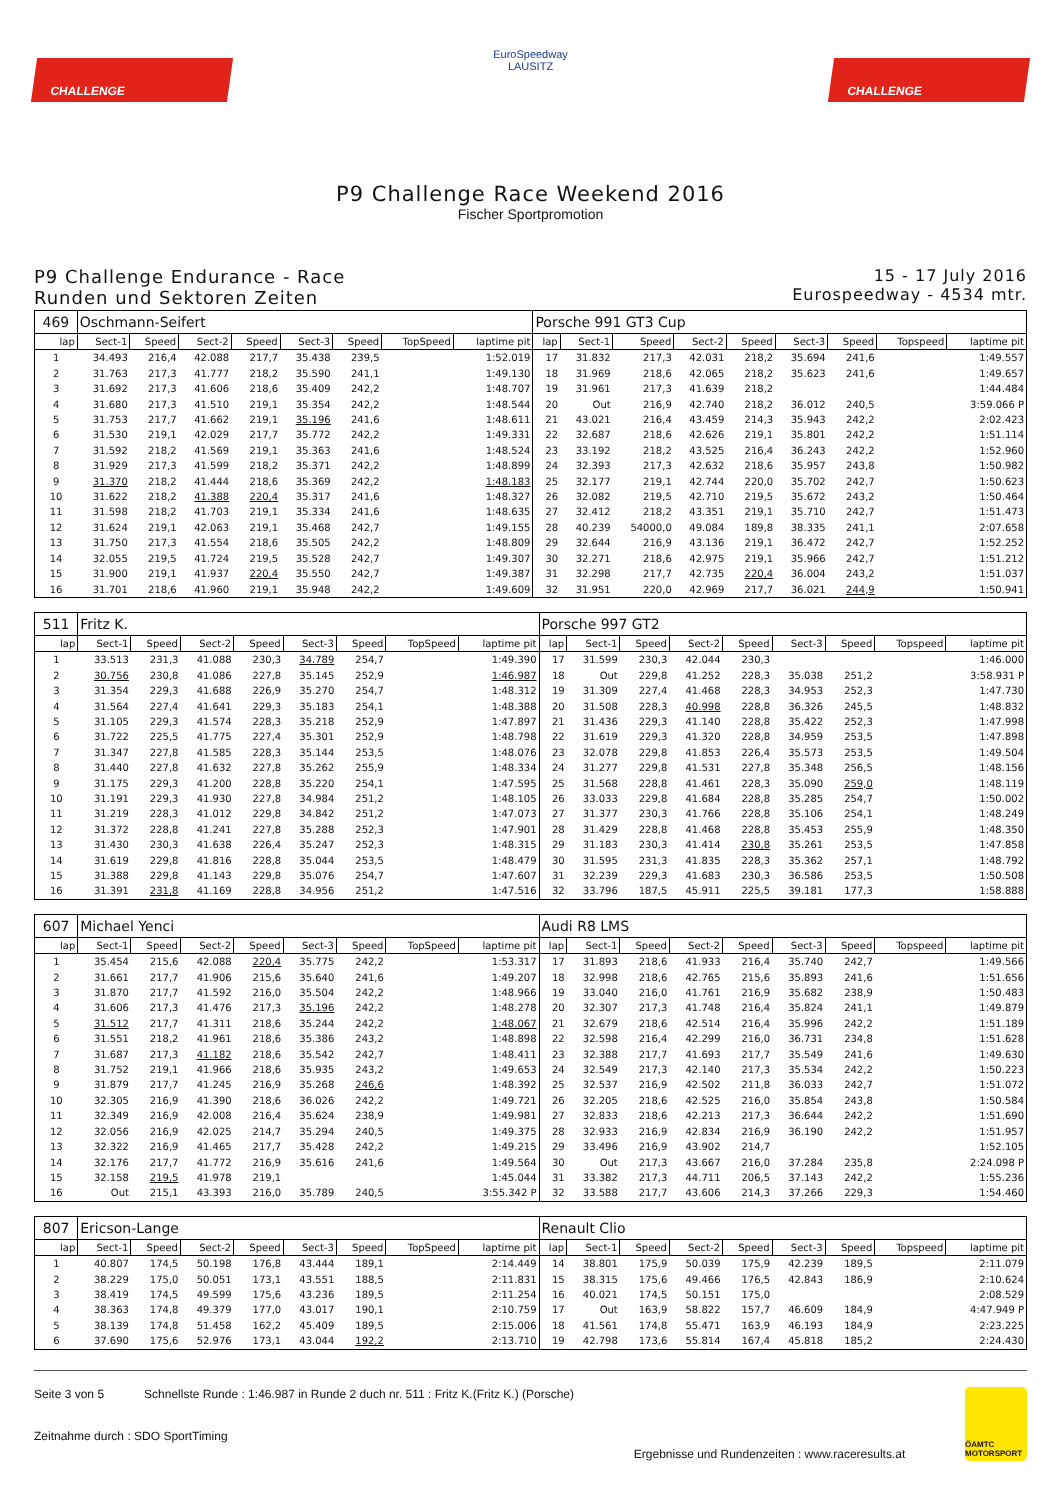CHALLENGE
EuroSpeedway
LAUSITZ
CHALLENGE
P9 Challenge Race Weekend 2016
Fischer Sportpromotion
P9 Challenge Endurance - Race
Runden und Sektoren Zeiten
15 - 17 July 2016
Eurospeedway - 4534 mtr.
| 469 | Oschmann-Seifert | | | | | | | | Porsche 991 GT3 Cup | | | | | | | | |
| lap | Sect-1 | Speed | Sect-2 | Speed | Sect-3 | Speed | TopSpeed | laptime pit | lap | Sect-1 | Speed | Sect-2 | Speed | Sect-3 | Speed | Topspeed | laptime pit |
| 1 | 34.493 | 216,4 | 42.088 | 217,7 | 35.438 | 239,5 | | 1:52.019 | 17 | 31.832 | 217,3 | 42.031 | 218,2 | 35.694 | 241,6 | | 1:49.557 |
| 2 | 31.763 | 217,3 | 41.777 | 218,2 | 35.590 | 241,1 | | 1:49.130 | 18 | 31.969 | 218,6 | 42.065 | 218,2 | 35.623 | 241,6 | | 1:49.657 |
| 3 | 31.692 | 217,3 | 41.606 | 218,6 | 35.409 | 242,2 | | 1:48.707 | 19 | 31.961 | 217,3 | 41.639 | 218,2 | | | | 1:44.484 |
| 4 | 31.680 | 217,3 | 41.510 | 219,1 | 35.354 | 242,2 | | 1:48.544 | 20 | Out | 216,9 | 42.740 | 218,2 | 36.012 | 240,5 | | 3:59.066 P |
| 5 | 31.753 | 217,7 | 41.662 | 219,1 | 35.196 | 241,6 | | 1:48.611 | 21 | 43.021 | 216,4 | 43.459 | 214,3 | 35.943 | 242,2 | | 2:02.423 |
| 6 | 31.530 | 219,1 | 42.029 | 217,7 | 35.772 | 242,2 | | 1:49.331 | 22 | 32.687 | 218,6 | 42.626 | 219,1 | 35.801 | 242,2 | | 1:51.114 |
| 7 | 31.592 | 218,2 | 41.569 | 219,1 | 35.363 | 241,6 | | 1:48.524 | 23 | 33.192 | 218,2 | 43.525 | 216,4 | 36.243 | 242,2 | | 1:52.960 |
| 8 | 31.929 | 217,3 | 41.599 | 218,2 | 35.371 | 242,2 | | 1:48.899 | 24 | 32.393 | 217,3 | 42.632 | 218,6 | 35.957 | 243,8 | | 1:50.982 |
| 9 | 31.370 | 218,2 | 41.444 | 218,6 | 35.369 | 242,2 | | 1:48.183 | 25 | 32.177 | 219,1 | 42.744 | 220,0 | 35.702 | 242,7 | | 1:50.623 |
| 10 | 31.622 | 218,2 | 41.388 | 220,4 | 35.317 | 241,6 | | 1:48.327 | 26 | 32.082 | 219,5 | 42.710 | 219,5 | 35.672 | 243,2 | | 1:50.464 |
| 11 | 31.598 | 218,2 | 41.703 | 219,1 | 35.334 | 241,6 | | 1:48.635 | 27 | 32.412 | 218,2 | 43.351 | 219,1 | 35.710 | 242,7 | | 1:51.473 |
| 12 | 31.624 | 219,1 | 42.063 | 219,1 | 35.468 | 242,7 | | 1:49.155 | 28 | 40.239 | 54000,0 | 49.084 | 189,8 | 38.335 | 241,1 | | 2:07.658 |
| 13 | 31.750 | 217,3 | 41.554 | 218,6 | 35.505 | 242,2 | | 1:48.809 | 29 | 32.644 | 216,9 | 43.136 | 219,1 | 36.472 | 242,7 | | 1:52.252 |
| 14 | 32.055 | 219,5 | 41.724 | 219,5 | 35.528 | 242,7 | | 1:49.307 | 30 | 32.271 | 218,6 | 42.975 | 219,1 | 35.966 | 242,7 | | 1:51.212 |
| 15 | 31.900 | 219,1 | 41.937 | 220,4 | 35.550 | 242,7 | | 1:49.387 | 31 | 32.298 | 217,7 | 42.735 | 220,4 | 36.004 | 243,2 | | 1:51.037 |
| 16 | 31.701 | 218,6 | 41.960 | 219,1 | 35.948 | 242,2 | | 1:49.609 | 32 | 31.951 | 220,0 | 42.969 | 217,7 | 36.021 | 244,9 | | 1:50.941 |
| 511 | Fritz K. | | | | | | | | Porsche 997 GT2 | | | | | | | | |
| lap | Sect-1 | Speed | Sect-2 | Speed | Sect-3 | Speed | TopSpeed | laptime pit | lap | Sect-1 | Speed | Sect-2 | Speed | Sect-3 | Speed | Topspeed | laptime pit |
| 1 | 33.513 | 231,3 | 41.088 | 230,3 | 34.789 | 254,7 | | 1:49.390 | 17 | 31.599 | 230,3 | 42.044 | 230,3 | | | | 1:46.000 |
| 2 | 30.756 | 230,8 | 41.086 | 227,8 | 35.145 | 252,9 | | 1:46.987 | 18 | Out | 229,8 | 41.252 | 228,3 | 35.038 | 251,2 | | 3:58.931 P |
| 3 | 31.354 | 229,3 | 41.688 | 226,9 | 35.270 | 254,7 | | 1:48.312 | 19 | 31.309 | 227,4 | 41.468 | 228,3 | 34.953 | 252,3 | | 1:47.730 |
| 4 | 31.564 | 227,4 | 41.641 | 229,3 | 35.183 | 254,1 | | 1:48.388 | 20 | 31.508 | 228,3 | 40.998 | 228,8 | 36.326 | 245,5 | | 1:48.832 |
| 5 | 31.105 | 229,3 | 41.574 | 228,3 | 35.218 | 252,9 | | 1:47.897 | 21 | 31.436 | 229,3 | 41.140 | 228,8 | 35.422 | 252,3 | | 1:47.998 |
| 6 | 31.722 | 225,5 | 41.775 | 227,4 | 35.301 | 252,9 | | 1:48.798 | 22 | 31.619 | 229,3 | 41.320 | 228,8 | 34.959 | 253,5 | | 1:47.898 |
| 7 | 31.347 | 227,8 | 41.585 | 228,3 | 35.144 | 253,5 | | 1:48.076 | 23 | 32.078 | 229,8 | 41.853 | 226,4 | 35.573 | 253,5 | | 1:49.504 |
| 8 | 31.440 | 227,8 | 41.632 | 227,8 | 35.262 | 255,9 | | 1:48.334 | 24 | 31.277 | 229,8 | 41.531 | 227,8 | 35.348 | 256,5 | | 1:48.156 |
| 9 | 31.175 | 229,3 | 41.200 | 228,8 | 35.220 | 254,1 | | 1:47.595 | 25 | 31.568 | 228,8 | 41.461 | 228,3 | 35.090 | 259,0 | | 1:48.119 |
| 10 | 31.191 | 229,3 | 41.930 | 227,8 | 34.984 | 251,2 | | 1:48.105 | 26 | 33.033 | 229,8 | 41.684 | 228,8 | 35.285 | 254,7 | | 1:50.002 |
| 11 | 31.219 | 228,3 | 41.012 | 229,8 | 34.842 | 251,2 | | 1:47.073 | 27 | 31.377 | 230,3 | 41.766 | 228,8 | 35.106 | 254,1 | | 1:48.249 |
| 12 | 31.372 | 228,8 | 41.241 | 227,8 | 35.288 | 252,3 | | 1:47.901 | 28 | 31.429 | 228,8 | 41.468 | 228,8 | 35.453 | 255,9 | | 1:48.350 |
| 13 | 31.430 | 230,3 | 41.638 | 226,4 | 35.247 | 252,3 | | 1:48.315 | 29 | 31.183 | 230,3 | 41.414 | 230,8 | 35.261 | 253,5 | | 1:47.858 |
| 14 | 31.619 | 229,8 | 41.816 | 228,8 | 35.044 | 253,5 | | 1:48.479 | 30 | 31.595 | 231,3 | 41.835 | 228,3 | 35.362 | 257,1 | | 1:48.792 |
| 15 | 31.388 | 229,8 | 41.143 | 229,8 | 35.076 | 254,7 | | 1:47.607 | 31 | 32.239 | 229,3 | 41.683 | 230,3 | 36.586 | 253,5 | | 1:50.508 |
| 16 | 31.391 | 231,8 | 41.169 | 228,8 | 34.956 | 251,2 | | 1:47.516 | 32 | 33.796 | 187,5 | 45.911 | 225,5 | 39.181 | 177,3 | | 1:58.888 |
| 607 | Michael Yenci | | | | | | | | Audi R8 LMS | | | | | | | | |
| lap | Sect-1 | Speed | Sect-2 | Speed | Sect-3 | Speed | TopSpeed | laptime pit | lap | Sect-1 | Speed | Sect-2 | Speed | Sect-3 | Speed | Topspeed | laptime pit |
| 1 | 35.454 | 215,6 | 42.088 | 220,4 | 35.775 | 242,2 | | 1:53.317 | 17 | 31.893 | 218,6 | 41.933 | 216,4 | 35.740 | 242,7 | | 1:49.566 |
| 2 | 31.661 | 217,7 | 41.906 | 215,6 | 35.640 | 241,6 | | 1:49.207 | 18 | 32.998 | 218,6 | 42.765 | 215,6 | 35.893 | 241,6 | | 1:51.656 |
| 3 | 31.870 | 217,7 | 41.592 | 216,0 | 35.504 | 242,2 | | 1:48.966 | 19 | 33.040 | 216,0 | 41.761 | 216,9 | 35.682 | 238,9 | | 1:50.483 |
| 4 | 31.606 | 217,3 | 41.476 | 217,3 | 35.196 | 242,2 | | 1:48.278 | 20 | 32.307 | 217,3 | 41.748 | 216,4 | 35.824 | 241,1 | | 1:49.879 |
| 5 | 31.512 | 217,7 | 41.311 | 218,6 | 35.244 | 242,2 | | 1:48.067 | 21 | 32.679 | 218,6 | 42.514 | 216,4 | 35.996 | 242,2 | | 1:51.189 |
| 6 | 31.551 | 218,2 | 41.961 | 218,6 | 35.386 | 243,2 | | 1:48.898 | 22 | 32.598 | 216,4 | 42.299 | 216,0 | 36.731 | 234,8 | | 1:51.628 |
| 7 | 31.687 | 217,3 | 41.182 | 218,6 | 35.542 | 242,7 | | 1:48.411 | 23 | 32.388 | 217,7 | 41.693 | 217,7 | 35.549 | 241,6 | | 1:49.630 |
| 8 | 31.752 | 219,1 | 41.966 | 218,6 | 35.935 | 243,2 | | 1:49.653 | 24 | 32.549 | 217,3 | 42.140 | 217,3 | 35.534 | 242,2 | | 1:50.223 |
| 9 | 31.879 | 217,7 | 41.245 | 216,9 | 35.268 | 246,6 | | 1:48.392 | 25 | 32.537 | 216,9 | 42.502 | 211,8 | 36.033 | 242,7 | | 1:51.072 |
| 10 | 32.305 | 216,9 | 41.390 | 218,6 | 36.026 | 242,2 | | 1:49.721 | 26 | 32.205 | 218,6 | 42.525 | 216,0 | 35.854 | 243,8 | | 1:50.584 |
| 11 | 32.349 | 216,9 | 42.008 | 216,4 | 35.624 | 238,9 | | 1:49.981 | 27 | 32.833 | 218,6 | 42.213 | 217,3 | 36.644 | 242,2 | | 1:51.690 |
| 12 | 32.056 | 216,9 | 42.025 | 214,7 | 35.294 | 240,5 | | 1:49.375 | 28 | 32.933 | 216,9 | 42.834 | 216,9 | 36.190 | 242,2 | | 1:51.957 |
| 13 | 32.322 | 216,9 | 41.465 | 217,7 | 35.428 | 242,2 | | 1:49.215 | 29 | 33.496 | 216,9 | 43.902 | 214,7 | | | | 1:52.105 |
| 14 | 32.176 | 217,7 | 41.772 | 216,9 | 35.616 | 241,6 | | 1:49.564 | 30 | Out | 217,3 | 43.667 | 216,0 | 37.284 | 235,8 | | 2:24.098 P |
| 15 | 32.158 | 219,5 | 41.978 | 219,1 | | | | 1:45.044 | 31 | 33.382 | 217,3 | 44.711 | 206,5 | 37.143 | 242,2 | | 1:55.236 |
| 16 | Out | 215,1 | 43.393 | 216,0 | 35.789 | 240,5 | | 3:55.342 P | 32 | 33.588 | 217,7 | 43.606 | 214,3 | 37.266 | 229,3 | | 1:54.460 |
| 807 | Ericson-Lange | | | | | | | | Renault Clio | | | | | | | | |
| lap | Sect-1 | Speed | Sect-2 | Speed | Sect-3 | Speed | TopSpeed | laptime pit | lap | Sect-1 | Speed | Sect-2 | Speed | Sect-3 | Speed | Topspeed | laptime pit |
| 1 | 40.807 | 174,5 | 50.198 | 176,8 | 43.444 | 189,1 | | 2:14.449 | 14 | 38.801 | 175,9 | 50.039 | 175,9 | 42.239 | 189,5 | | 2:11.079 |
| 2 | 38.229 | 175,0 | 50.051 | 173,1 | 43.551 | 188,5 | | 2:11.831 | 15 | 38.315 | 175,6 | 49.466 | 176,5 | 42.843 | 186,9 | | 2:10.624 |
| 3 | 38.419 | 174,5 | 49.599 | 175,6 | 43.236 | 189,5 | | 2:11.254 | 16 | 40.021 | 174,5 | 50.151 | 175,0 | | | | 2:08.529 |
| 4 | 38.363 | 174,8 | 49.379 | 177,0 | 43.017 | 190,1 | | 2:10.759 | 17 | Out | 163,9 | 58.822 | 157,7 | 46.609 | 184,9 | | 4:47.949 P |
| 5 | 38.139 | 174,8 | 51.458 | 162,2 | 45.409 | 189,5 | | 2:15.006 | 18 | 41.561 | 174,8 | 55.471 | 163,9 | 46.193 | 184,9 | | 2:23.225 |
| 6 | 37.690 | 175,6 | 52.976 | 173,1 | 43.044 | 192,2 | | 2:13.710 | 19 | 42.798 | 173,6 | 55.814 | 167,4 | 45.818 | 185,2 | | 2:24.430 |
Seite 3 von 5 Schnellste Runde : 1:46.987 in Runde 2 duch nr. 511 : Fritz K.(Fritz K.) (Porsche)
Zeitnahme durch : SDO SportTiming
Ergebnisse und Rundenzeiten : www.raceresults.at
ÖAMTC MOTORSPORT